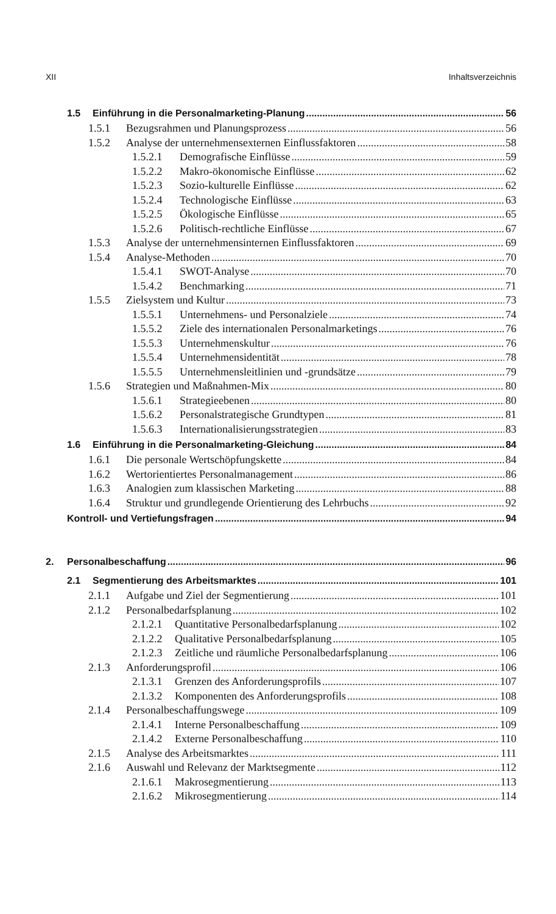XII Inhaltsverzeichnis
1.5 Einführung in die Personalmarketing-Planung 56
1.5.1 Bezugsrahmen und Planungsprozess 56
1.5.2 Analyse der unternehmensexternen Einflussfaktoren 58
1.5.2.1 Demografische Einflüsse 59
1.5.2.2 Makro-ökonomische Einflüsse 62
1.5.2.3 Sozio-kulturelle Einflüsse 62
1.5.2.4 Technologische Einflüsse 63
1.5.2.5 Ökologische Einflüsse 65
1.5.2.6 Politisch-rechtliche Einflüsse 67
1.5.3 Analyse der unternehmensinternen Einflussfaktoren 69
1.5.4 Analyse-Methoden 70
1.5.4.1 SWOT-Analyse 70
1.5.4.2 Benchmarking 71
1.5.5 Zielsystem und Kultur 73
1.5.5.1 Unternehmens- und Personalziele 74
1.5.5.2 Ziele des internationalen Personalmarketings 76
1.5.5.3 Unternehmenskultur 76
1.5.5.4 Unternehmensidentität 78
1.5.5.5 Unternehmensleitlinien und -grundsätze 79
1.5.6 Strategien und Maßnahmen-Mix 80
1.5.6.1 Strategieebenen 80
1.5.6.2 Personalstrategische Grundtypen 81
1.5.6.3 Internationalisierungsstrategien 83
1.6 Einführung in die Personalmarketing-Gleichung 84
1.6.1 Die personale Wertschöpfungskette 84
1.6.2 Wertorientiertes Personalmanagement 86
1.6.3 Analogien zum klassischen Marketing 88
1.6.4 Struktur und grundlegende Orientierung des Lehrbuchs 92
Kontroll- und Vertiefungsfragen 94
2. Personalbeschaffung 96
2.1 Segmentierung des Arbeitsmarktes 101
2.1.1 Aufgabe und Ziel der Segmentierung 101
2.1.2 Personalbedarfsplanung 102
2.1.2.1 Quantitative Personalbedarfsplanung 102
2.1.2.2 Qualitative Personalbedarfsplanung 105
2.1.2.3 Zeitliche und räumliche Personalbedarfsplanung 106
2.1.3 Anforderungsprofil 106
2.1.3.1 Grenzen des Anforderungsprofils 107
2.1.3.2 Komponenten des Anforderungsprofils 108
2.1.4 Personalbeschaffungswege 109
2.1.4.1 Interne Personalbeschaffung 109
2.1.4.2 Externe Personalbeschaffung 110
2.1.5 Analyse des Arbeitsmarktes 111
2.1.6 Auswahl und Relevanz der Marktsegmente 112
2.1.6.1 Makrosegmentierung 113
2.1.6.2 Mikrosegmentierung 114